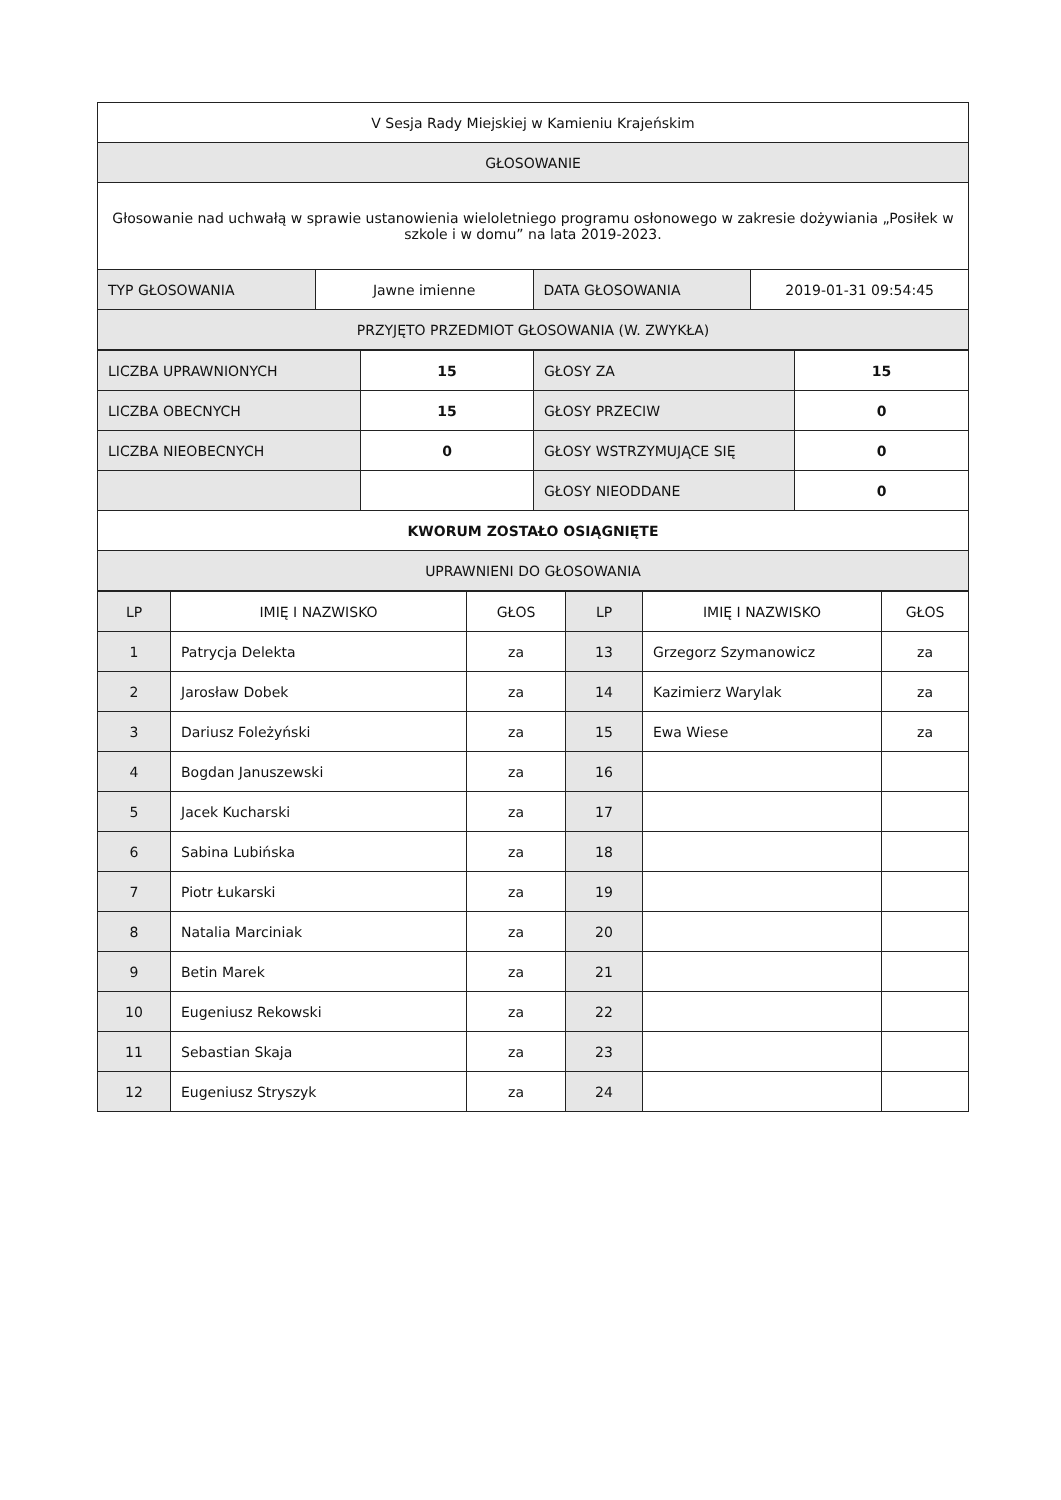| V Sesja Rady Miejskiej w Kamieniu Krajeńskim | | | |
| GŁOSOWANIE | | | |
| Głosowanie nad uchwałą w sprawie ustanowienia wieloletniego programu osłonowego w zakresie dożywiania „Posiłek w szkole i w domu” na lata 2019-2023. | | | |
| TYP GŁOSOWANIA | Jawne imienne | DATA GŁOSOWANIA | 2019-01-31 09:54:45 |
| PRZYJĘTO PRZEDMIOT GŁOSOWANIA (W. ZWYKŁA) | | | |
| LICZBA UPRAWNIONYCH | 15 | GŁOSY ZA | 15 |
| LICZBA OBECNYCH | 15 | GŁOSY PRZECIW | 0 |
| LICZBA NIEOBECNYCH | 0 | GŁOSY WSTRZYMUJĄCE SIĘ | 0 |
| | | GŁOSY NIEODDANE | 0 |
| KWORUM ZOSTAŁO OSIĄGNIĘTE | | | |
| UPRAWNIENI DO GŁOSOWANIA | | | |
| LP | IMIĘ I NAZWISKO | GŁOS | LP | IMIĘ I NAZWISKO | GŁOS |
| --- | --- | --- | --- | --- | --- |
| 1 | Patrycja Delekta | za | 13 | Grzegorz Szymanowicz | za |
| 2 | Jarosław Dobek | za | 14 | Kazimierz Warylak | za |
| 3 | Dariusz Foleżyński | za | 15 | Ewa Wiese | za |
| 4 | Bogdan Januszewski | za | 16 | | |
| 5 | Jacek Kucharski | za | 17 | | |
| 6 | Sabina Lubińska | za | 18 | | |
| 7 | Piotr Łukarski | za | 19 | | |
| 8 | Natalia Marciniak | za | 20 | | |
| 9 | Betin Marek | za | 21 | | |
| 10 | Eugeniusz Rekowski | za | 22 | | |
| 11 | Sebastian Skaja | za | 23 | | |
| 12 | Eugeniusz Stryszyk | za | 24 | | |